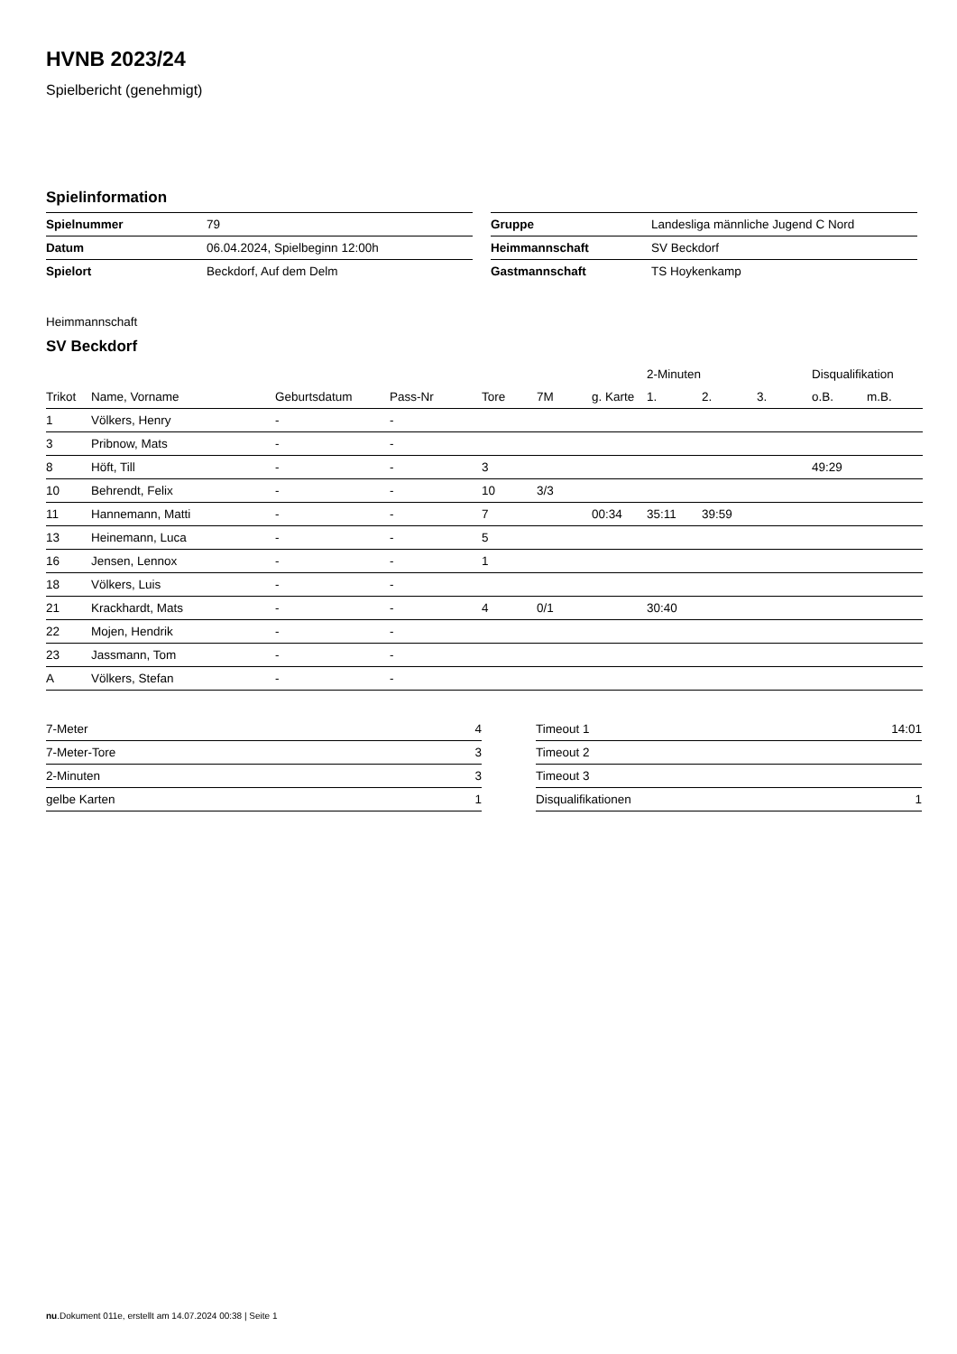HVNB 2023/24
Spielbericht (genehmigt)
Spielinformation
| Spielnummer | 79 |
| Datum | 06.04.2024, Spielbeginn 12:00h |
| Spielort | Beckdorf, Auf dem Delm |
| Gruppe | Landesliga männliche Jugend C Nord |
| Heimmannschaft | SV Beckdorf |
| Gastmannschaft | TS Hoykenkamp |
Heimmannschaft
SV Beckdorf
| | | | | | | | 2-Minuten | | | Disqualifikation | |
| --- | --- | --- | --- | --- | --- | --- | --- | --- | --- | --- | --- |
| Trikot | Name, Vorname | Geburtsdatum | Pass-Nr | Tore | 7M | g. Karte | 1. | 2. | 3. | o.B. | m.B. |
| 1 | Völkers, Henry | - | - | | | | | | | | |
| 3 | Pribnow, Mats | - | - | | | | | | | | |
| 8 | Höft, Till | - | - | 3 | | | | | | 49:29 | |
| 10 | Behrendt, Felix | - | - | 10 | 3/3 | | | | | | |
| 11 | Hannemann, Matti | - | - | 7 | | 00:34 | 35:11 | 39:59 | | | |
| 13 | Heinemann, Luca | - | - | 5 | | | | | | | |
| 16 | Jensen, Lennox | - | - | 1 | | | | | | | |
| 18 | Völkers, Luis | - | - | | | | | | | | |
| 21 | Krackhardt, Mats | - | - | 4 | 0/1 | | 30:40 | | | | |
| 22 | Mojen, Hendrik | - | - | | | | | | | | |
| 23 | Jassmann, Tom | - | - | | | | | | | | |
| A | Völkers, Stefan | - | - | | | | | | | | |
| 7-Meter | 4 |
| 7-Meter-Tore | 3 |
| 2-Minuten | 3 |
| gelbe Karten | 1 |
| Timeout 1 | 14:01 |
| Timeout 2 | |
| Timeout 3 | |
| Disqualifikationen | 1 |
nu.Dokument 011e, erstellt am 14.07.2024 00:38 | Seite 1